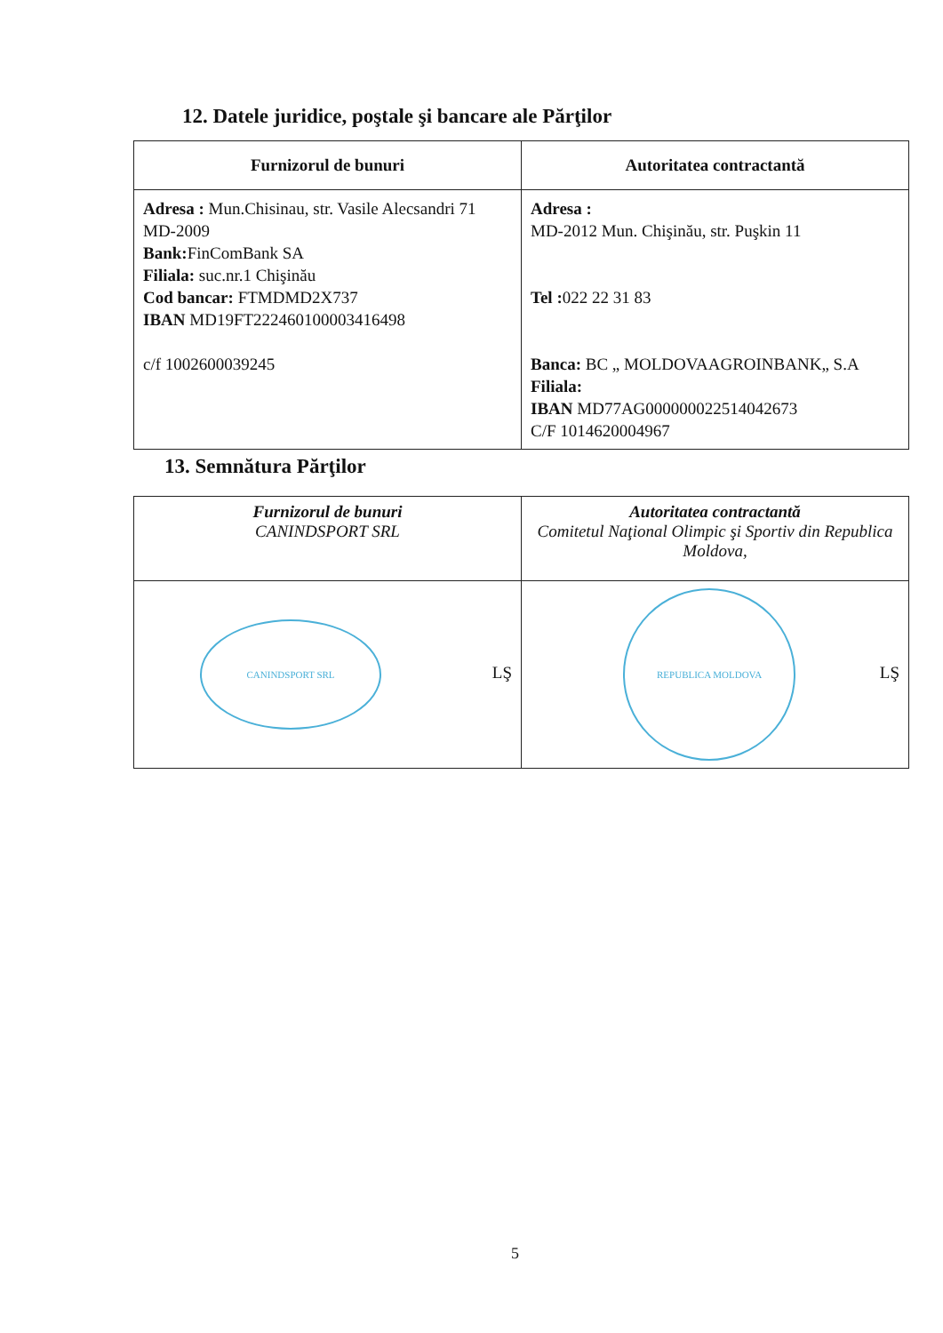12. Datele juridice, poştale şi bancare ale Părţilor
| Furnizorul de bunuri | Autoritatea contractantă |
| --- | --- |
| Adresa : Mun.Chisinau, str. Vasile Alecsandri 71 MD-2009 Bank: FinComBank SA Filiala: suc.nr.1 Chişinău Cod bancar: FTMDMD2X737 IBAN MD19FT222460100003416498 c/f 1002600039245 | Adresa : MD-2012 Mun. Chişinău, str. Puşkin 11 Tel : 022 22 31 83 Banca: BC „ MOLDOVAAGROINBANK„ S.A Filiala: IBAN MD77AG000000022514042673 C/F 1014620004967 |
13. Semnătura Părţilor
| Furnizorul de bunuri CANINDSPORT SRL | Autoritatea contractantă Comitetul Naţional Olimpic şi Sportiv din Republica Moldova, |
| --- | --- |
| CANINDSPORT SRL LŞ | REPUBLICA MOLDOVA LŞ |
5